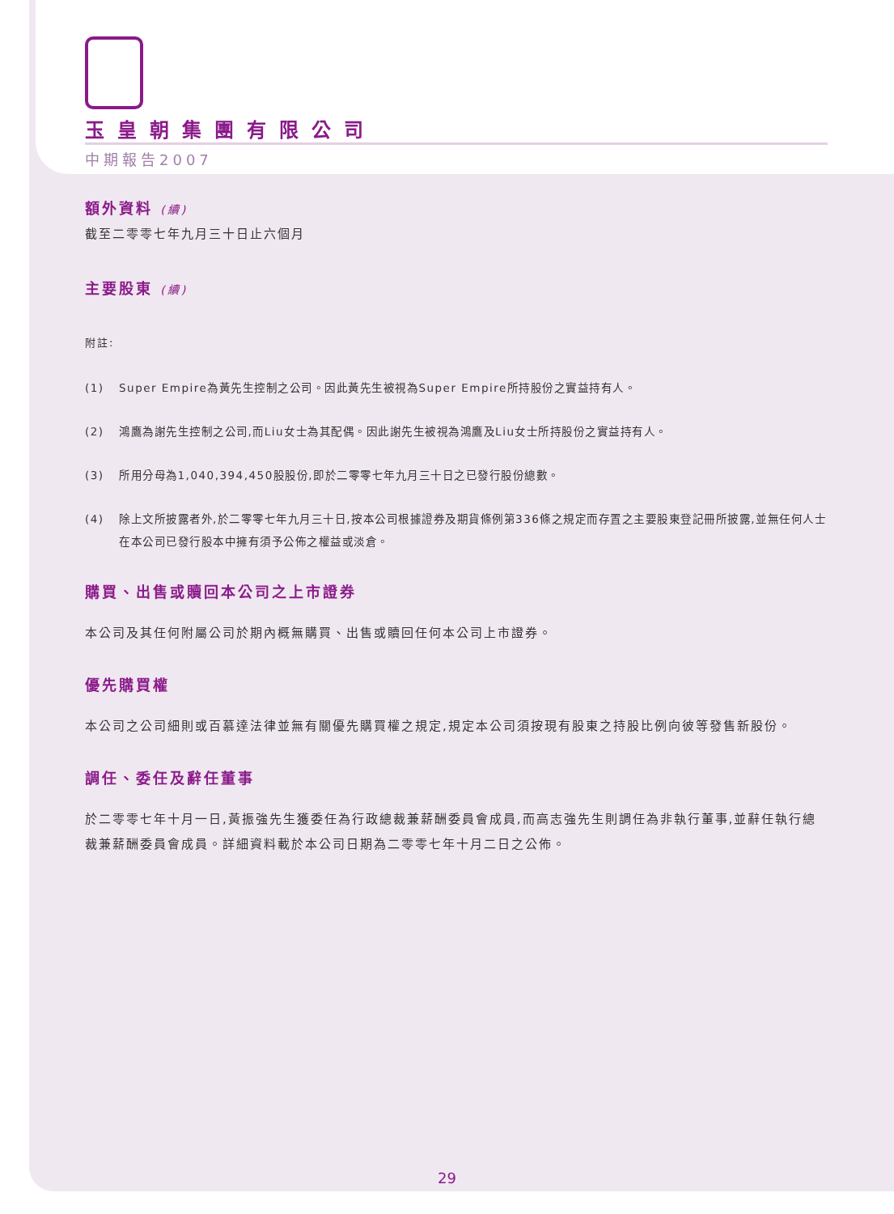玉皇朝集團有限公司
中期報告2007
額外資料 (續)
截至二零零七年九月三十日止六個月
主要股東 (續)
附註:
(1) Super Empire為黃先生控制之公司。因此黃先生被視為Super Empire所持股份之實益持有人。
(2) 鴻鷹為謝先生控制之公司,而Liu女士為其配偶。因此謝先生被視為鴻鷹及Liu女士所持股份之實益持有人。
(3) 所用分母為1,040,394,450股股份,即於二零零七年九月三十日之已發行股份總數。
(4) 除上文所披露者外,於二零零七年九月三十日,按本公司根據證券及期貨條例第336條之規定而存置之主要股東登記冊所披露,並無任何人士在本公司已發行股本中擁有須予公佈之權益或淡倉。
購買、出售或贖回本公司之上市證券
本公司及其任何附屬公司於期內概無購買、出售或贖回任何本公司上市證券。
優先購買權
本公司之公司細則或百慕達法律並無有關優先購買權之規定,規定本公司須按現有股東之持股比例向彼等發售新股份。
調任、委任及辭任董事
於二零零七年十月一日,黃振強先生獲委任為行政總裁兼薪酬委員會成員,而高志強先生則調任為非執行董事,並辭任執行總裁兼薪酬委員會成員。詳細資料載於本公司日期為二零零七年十月二日之公佈。
29